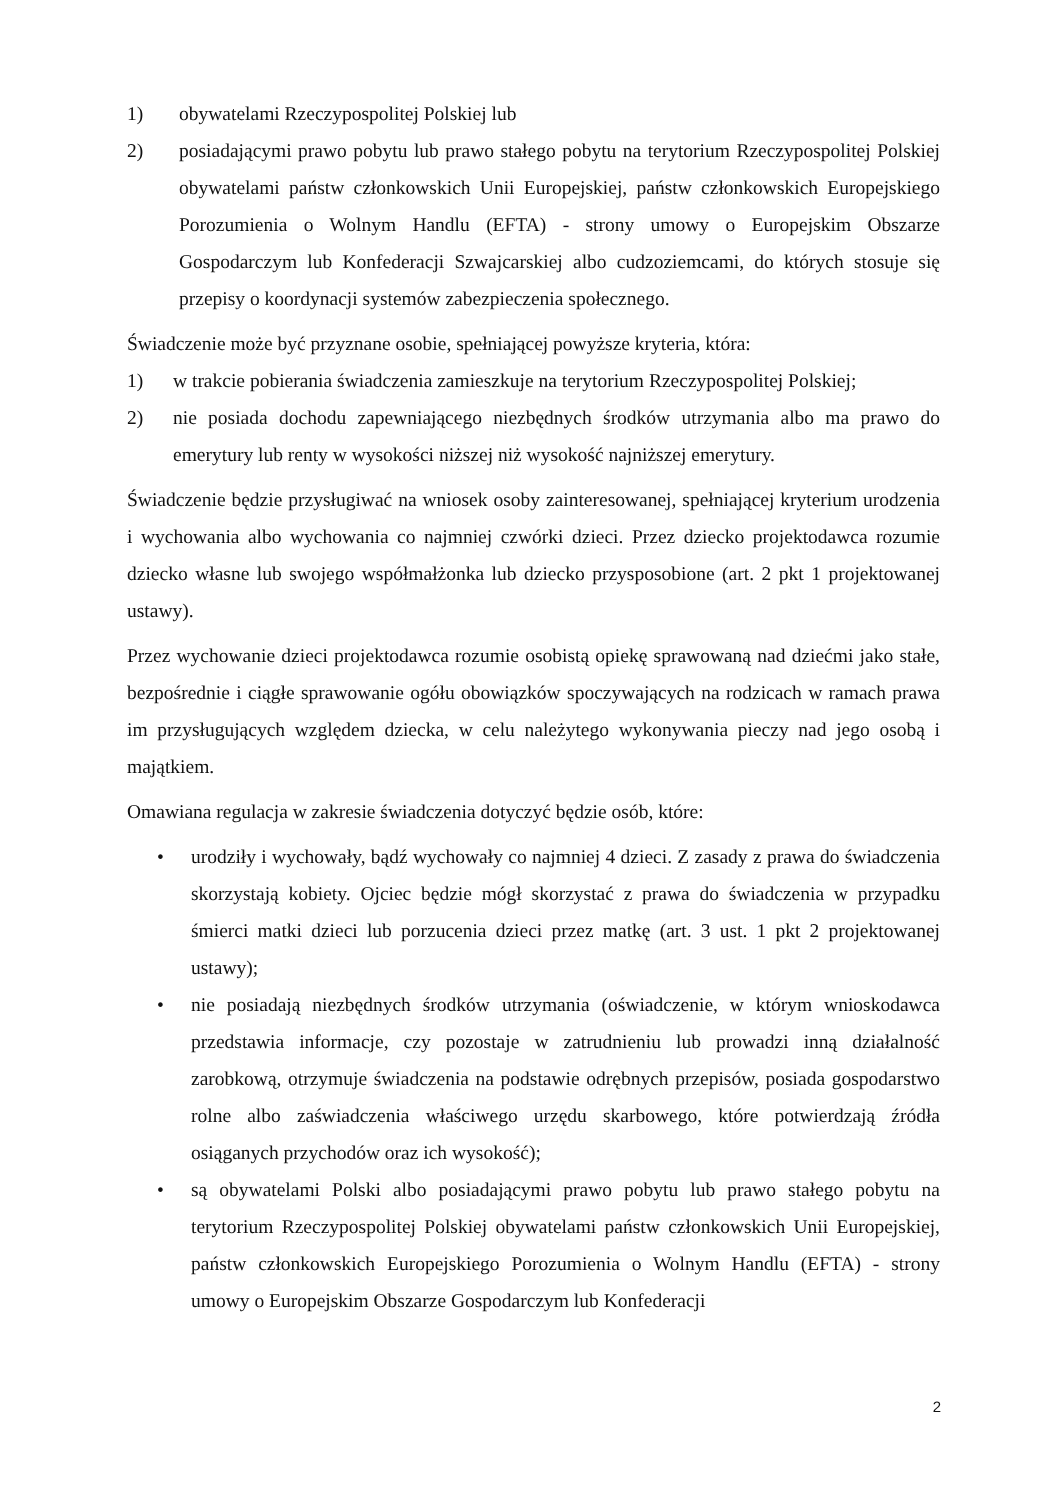1) obywatelami Rzeczypospolitej Polskiej lub
2) posiadającymi prawo pobytu lub prawo stałego pobytu na terytorium Rzeczypospolitej Polskiej obywatelami państw członkowskich Unii Europejskiej, państw członkowskich Europejskiego Porozumienia o Wolnym Handlu (EFTA) - strony umowy o Europejskim Obszarze Gospodarczym lub Konfederacji Szwajcarskiej albo cudzoziemcami, do których stosuje się przepisy o koordynacji systemów zabezpieczenia społecznego.
Świadczenie może być przyznane osobie, spełniającej powyższe kryteria, która:
1) w trakcie pobierania świadczenia zamieszkuje na terytorium Rzeczypospolitej Polskiej;
2) nie posiada dochodu zapewniającego niezbędnych środków utrzymania albo ma prawo do emerytury lub renty w wysokości niższej niż wysokość najniższej emerytury.
Świadczenie będzie przysługiwać na wniosek osoby zainteresowanej, spełniającej kryterium urodzenia i wychowania albo wychowania co najmniej czwórki dzieci. Przez dziecko projektodawca rozumie dziecko własne lub swojego współmałżonka lub dziecko przysposobione (art. 2 pkt 1 projektowanej ustawy).
Przez wychowanie dzieci projektodawca rozumie osobistą opiekę sprawowaną nad dziećmi jako stałe, bezpośrednie i ciągłe sprawowanie ogółu obowiązków spoczywających na rodzicach w ramach prawa im przysługujących względem dziecka, w celu należytego wykonywania pieczy nad jego osobą i majątkiem.
Omawiana regulacja w zakresie świadczenia dotyczyć będzie osób, które:
• urodziły i wychowały, bądź wychowały co najmniej 4 dzieci. Z zasady z prawa do świadczenia skorzystają kobiety. Ojciec będzie mógł skorzystać z prawa do świadczenia w przypadku śmierci matki dzieci lub porzucenia dzieci przez matkę (art. 3 ust. 1 pkt 2 projektowanej ustawy);
• nie posiadają niezbędnych środków utrzymania (oświadczenie, w którym wnioskodawca przedstawia informacje, czy pozostaje w zatrudnieniu lub prowadzi inną działalność zarobkową, otrzymuje świadczenia na podstawie odrębnych przepisów, posiada gospodarstwo rolne albo zaświadczenia właściwego urzędu skarbowego, które potwierdzają źródła osiąganych przychodów oraz ich wysokość);
• są obywatelami Polski albo posiadającymi prawo pobytu lub prawo stałego pobytu na terytorium Rzeczypospolitej Polskiej obywatelami państw członkowskich Unii Europejskiej, państw członkowskich Europejskiego Porozumienia o Wolnym Handlu (EFTA) - strony umowy o Europejskim Obszarze Gospodarczym lub Konfederacji
2